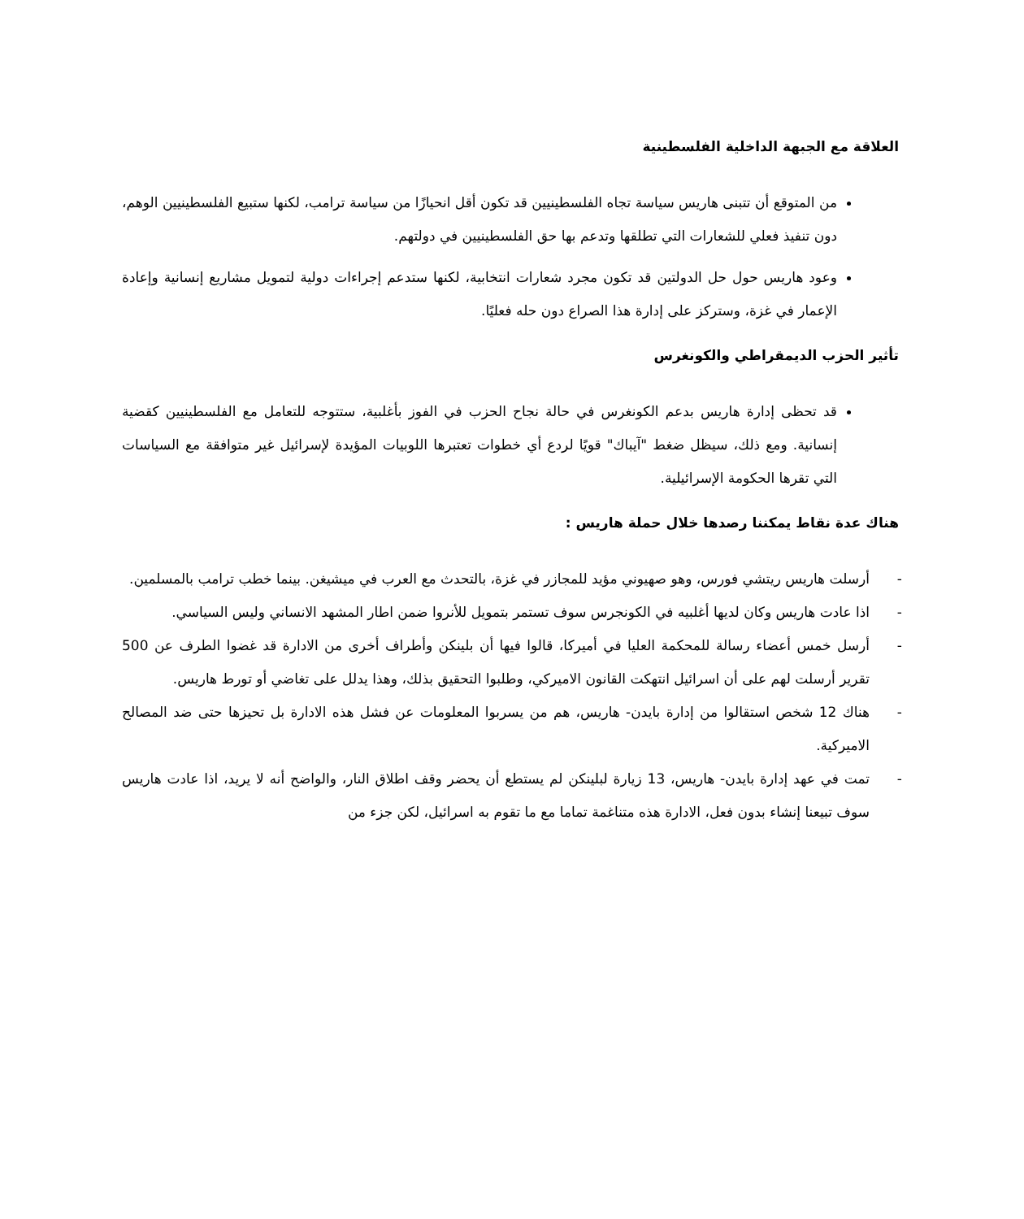العلاقة مع الجبهة الداخلية الفلسطينية
من المتوقع أن تتبنى هاريس سياسة تجاه الفلسطينيين قد تكون أقل انحيازًا من سياسة ترامب، لكنها ستبيع الفلسطينيين الوهم، دون تنفيذ فعلي للشعارات التي تطلقها وتدعم بها حق الفلسطينيين في دولتهم.
وعود هاريس حول حل الدولتين قد تكون مجرد شعارات انتخابية، لكنها ستدعم إجراءات دولية لتمويل مشاريع إنسانية وإعادة الإعمار في غزة، وستركز على إدارة هذا الصراع دون حله فعليًا.
تأثير الحزب الديمقراطي والكونغرس
قد تحظى إدارة هاريس بدعم الكونغرس في حالة نجاح الحزب في الفوز بأغلبية، ستتوجه للتعامل مع الفلسطينيين كقضية إنسانية. ومع ذلك، سيظل ضغط "آيباك" قويًا لردع أي خطوات تعتبرها اللوبيات المؤيدة لإسرائيل غير متوافقة مع السياسات التي تقرها الحكومة الإسرائيلية.
هناك عدة نقاط يمكننا رصدها خلال حملة هاريس :
- أرسلت هاريس ريتشي فورس، وهو صهيوني مؤيد للمجازر في غزة، بالتحدث مع العرب في ميشيغن. بينما خطب ترامب بالمسلمين.
- اذا عادت هاريس وكان لديها أغلبيه في الكونجرس سوف تستمر بتمويل للأنروا ضمن اطار المشهد الانساني وليس السياسي.
- أرسل خمس أعضاء رسالة للمحكمة العليا في أميركا، قالوا فيها أن بلينكن وأطراف أخرى من الادارة قد غضوا الطرف عن 500 تقرير أرسلت لهم على أن اسرائيل انتهكت القانون الاميركي، وطلبوا التحقيق بذلك، وهذا يدلل على تغاضي أو تورط هاريس.
- هناك 12 شخص استقالوا من إدارة بايدن- هاريس، هم من يسربوا المعلومات عن فشل هذه الادارة بل تحيزها حتى ضد المصالح الاميركية.
- تمت في عهد إدارة بايدن- هاريس، 13 زيارة لبلينكن لم يستطع أن يحضر وقف اطلاق النار، والواضح أنه لا يريد، اذا عادت هاريس سوف تبيعنا إنشاء بدون فعل، الادارة هذه متناغمة تماما مع ما تقوم به اسرائيل، لكن جزء من